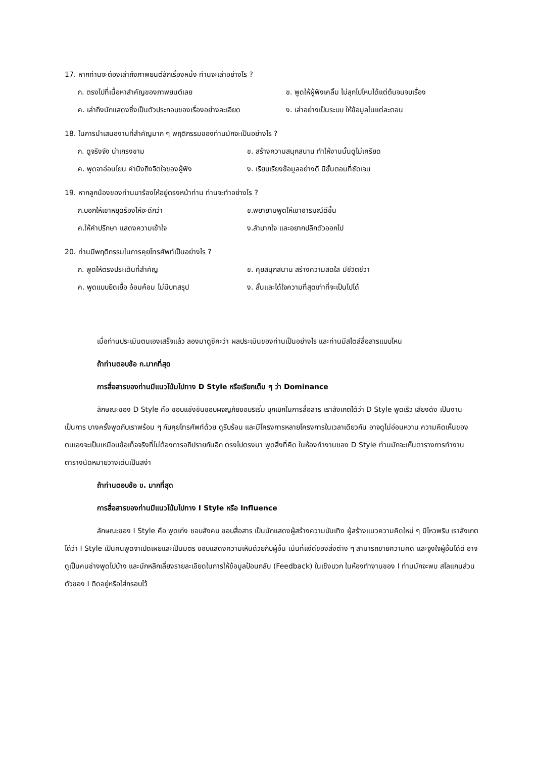17. หากท่านจะต้องเล่าถึงภาพยนต์สักเรื่องหนึ่ง ท่านจะเล่าอย่างไร ?
ก. ตรงไปที่เนื้อหาสำคัญของภาพยนต์เลย ข. พูดให้ผู้ฟังเคลิ้ม ไม่ลุกไปไหนได้แต่ต้นจนจบเรื่อง ค. เล่าถึงนักแสดงซึ่งเป็นตัวประกอบของเรื่องอย่างละเอียด ง. เล่าอย่างเป็นระบบ ให้ข้อมูลในแต่ละตอน
18. ในการนำเสนองานที่สำคัญมาก ๆ พฤติกรรมของท่านมักจะเป็นอย่างไร ?
ก. ดูจริงจัง น่าเกรงขาม ข. สร้างความสนุกสนาน ทำให้งานนั้นดูไม่เครียด ค. พูดจาอ่อนโยน คำนึงถึงจิตใจของผู้ฟัง ง. เรียบเรียงข้อมูลอย่างดี มีขั้นตอนที่ชัดเจน
19. หากลูกน้องของท่านมาร้องไห้อยู่ตรงหน้าท่าน ท่านจะทำอย่างไร ?
ก.บอกให้เขาหยุดร้องไห้จะดีกว่า ข.พยายามพูดให้เขาอารมณ์ดีขึ้น ค.ให้คำปรึกษา แสดงความเข้าใจ ง.ลำบากใจ และอยากปลีกตัวออกไป
20. ท่านมีพฤติกรรมในการคุยโทรศัพท์เป็นอย่างไร ?
ก. พูดให้ตรงประเด็นที่สำคัญ ข. คุยสนุกสนาน สร้างความสดใส มีชีวิตชีวา ค. พูดแบบยืดเยื้อ อ้อมค้อม ไม่มีบทสรุป ง. สั้นและได้ใจความที่สุดเท่าที่จะเป็นไปได้
เมื่อท่านประเมินตนเองเสร็จแล้ว ลองมาดูซิคะว่า ผลประเมินของท่านเป็นอย่างไร และท่านมีสไตล์สื่อสารแบบไหน
ถ้าท่านตอบข้อ ก.มากที่สุด
การสื่อสารของท่านมีแนวโน้มไปทาง D Style หรือเรียกเต็ม ๆ ว่า Dominance
ลักษณะของ D Style คือ ชอบแข่งขันชอบผจญภัยชอบริเริ่ม บุกเบิกในการสื่อสาร เราสังเกตได้ว่า D Style พูดเร็ว เสียงดัง เป็นงานเป็นการ บางครั้งพูดกับเราพร้อม ๆ กับคุยโทรศัพท์ด้วย ดูรีบร้อน และมีโครงการหลายโครงการในเวลาเดียวกัน อาจดูไม่อ่อนหวาน ความคิดเห็นของตนเองจะเป็นเหมือนข้อเท็จจริงที่ไม่ต้องการอภิปรายกันอีก ตรงไปตรงมา พูดสิ่งที่คิด ในห้องทำงานของ D Style ท่านมักจะเห็นตารางการทำงาน ตารางนัดหมายวางเด่นเป็นสง่า
ถ้าท่านตอบข้อ ข. มากที่สุด
การสื่อสารของท่านมีแนวโน้มไปทาง I Style หรือ Influence
ลักษณะของ I Style คือ พูดเก่ง ชอบสังคม ชอบสื่อสาร เป็นนักแสดงผู้สร้างความบันเทิง ผู้สร้างแนวความคิดใหม่ ๆ มีไหวพริบ เราสังเกตได้ว่า I Style เป็นคนพูดจาเปิดเผยและเป็นมิตร ชอบแสดงความเห็นด้วยกับผู้อื่น เน้นที่แง่ดีของสิ่งต่าง ๆ สามารถขายความคิด และจูงใจผู้อื่นได้ดี อาจดูเป็นคนช่างพูดไปบ้าง และมักหลีกเลี่ยงรายละเอียดในการให้ข้อมูลป้อนกลับ (Feedback) ในเชิงบวก ในห้องทำงานของ I ท่านมักจะพบ สโลแกนส่วนตัวของ I ติดอยู่หรือใส่กรอบไว้